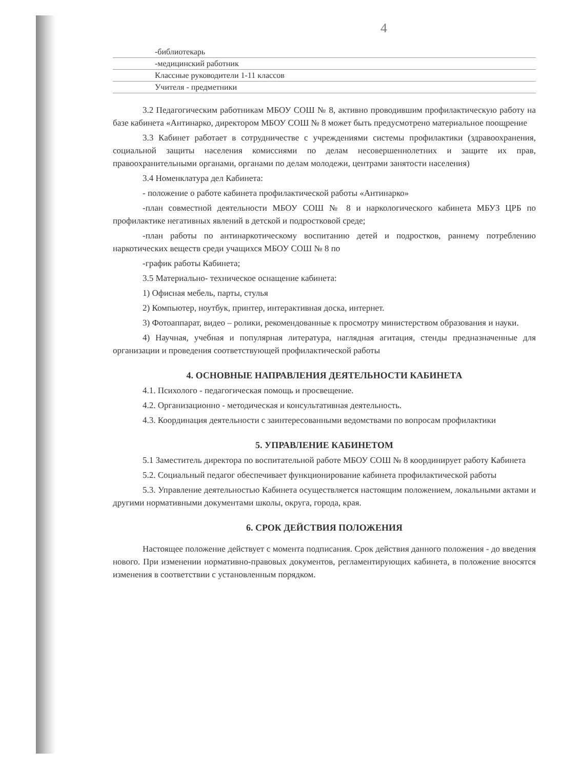4
| | -библиотекарь | |
| | -медицинский работник | |
| | Классные руководители 1-11 классов | |
| | Учителя - предметники | |
3.2 Педагогическим работникам МБОУ СОШ № 8, активно проводившим профилактическую работу на базе кабинета «Антинарко, директором МБОУ СОШ № 8 может быть предусмотрено материальное поощрение
3.3 Кабинет работает в сотрудничестве с учреждениями системы профилактики (здравоохранения, социальной защиты населения комиссиями по делам несовершеннолетних и защите их прав, правоохранительными органами, органами по делам молодежи, центрами занятости населения)
3.4 Номенклатура дел Кабинета:
- положение о работе кабинета профилактической работы «Антинарко»
-план совместной деятельности МБОУ СОШ № 8 и наркологического кабинета МБУЗ ЦРБ по профилактике негативных явлений в детской и подростковой среде;
-план работы по антинаркотическому воспитанию детей и подростков, раннему потреблению наркотических веществ среди учащихся МБОУ СОШ № 8 по
-график работы Кабинета;
3.5 Материально- техническое оснащение кабинета:
1) Офисная мебель, парты, стулья
2) Компьютер, ноутбук, принтер, интерактивная доска, интернет.
3) Фотоаппарат, видео – ролики, рекомендованные к просмотру министерством образования и науки.
4) Научная, учебная и популярная литература, наглядная агитация, стенды предназначенные для организации и проведения соответствующей профилактической работы
4. ОСНОВНЫЕ НАПРАВЛЕНИЯ ДЕЯТЕЛЬНОСТИ КАБИНЕТА
4.1. Психолого - педагогическая помощь и просвещение.
4.2. Организационно - методическая и консультативная деятельность.
4.3. Координация деятельности с заинтересованными ведомствами по вопросам профилактики
5. УПРАВЛЕНИЕ КАБИНЕТОМ
5.1 Заместитель директора по воспитательной работе МБОУ СОШ № 8 координирует работу Кабинета
5.2. Социальный педагог обеспечивает функционирование кабинета профилактической работы
5.3. Управление деятельностью Кабинета осуществляется настоящим положением, локальными актами и другими нормативными документами школы, округа, города, края.
6. СРОК ДЕЙСТВИЯ ПОЛОЖЕНИЯ
Настоящее положение действует с момента подписания. Срок действия данного положения - до введения нового. При изменении нормативно-правовых документов, регламентирующих кабинета, в положение вносятся изменения в соответствии с установленным порядком.